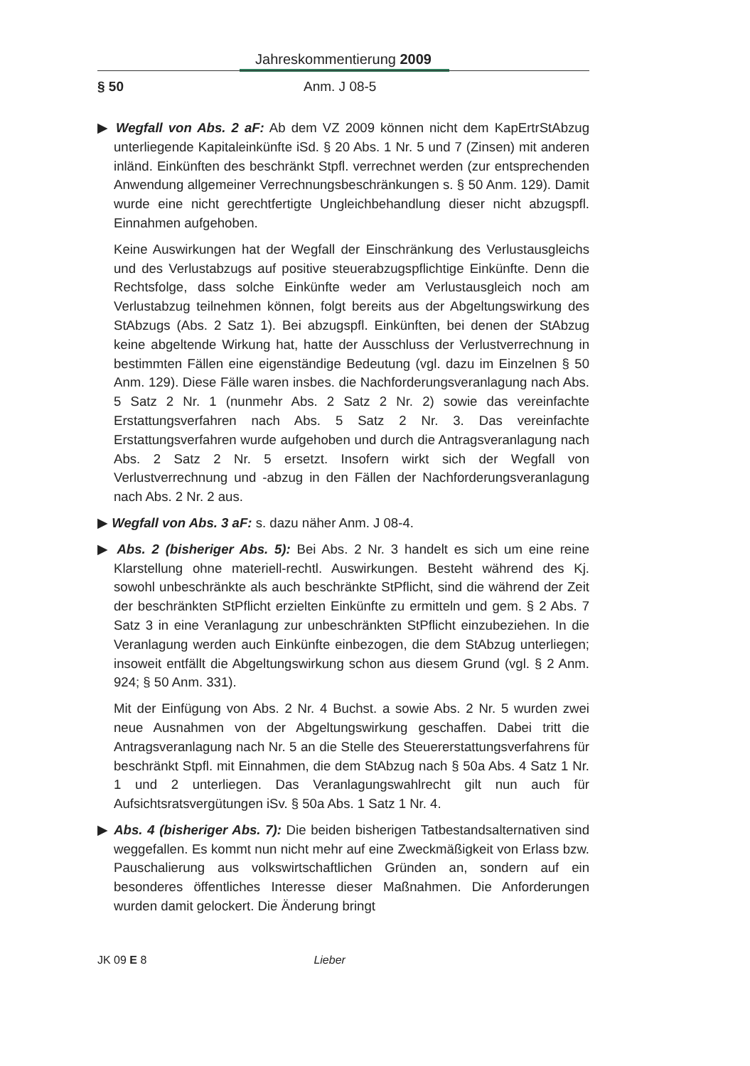Jahreskommentierung 2009
§ 50 Anm. J 08-5
▶ Wegfall von Abs. 2 aF: Ab dem VZ 2009 können nicht dem KapErtrStAbzug unterliegende Kapitaleinkünfte iSd. § 20 Abs. 1 Nr. 5 und 7 (Zinsen) mit anderen inländ. Einkünften des beschränkt Stpfl. verrechnet werden (zur entsprechenden Anwendung allgemeiner Verrechnungsbeschränkungen s. § 50 Anm. 129). Damit wurde eine nicht gerechtfertigte Ungleichbehandlung dieser nicht abzugspfl. Einnahmen aufgehoben.
Keine Auswirkungen hat der Wegfall der Einschränkung des Verlustausgleichs und des Verlustabzugs auf positive steuerabzugspflichtige Einkünfte. Denn die Rechtsfolge, dass solche Einkünfte weder am Verlustausgleich noch am Verlustabzug teilnehmen können, folgt bereits aus der Abgeltungswirkung des StAbzugs (Abs. 2 Satz 1). Bei abzugspfl. Einkünften, bei denen der StAbzug keine abgeltende Wirkung hat, hatte der Ausschluss der Verlustverrechnung in bestimmten Fällen eine eigenständige Bedeutung (vgl. dazu im Einzelnen § 50 Anm. 129). Diese Fälle waren insbes. die Nachforderungsveranlagung nach Abs. 5 Satz 2 Nr. 1 (nunmehr Abs. 2 Satz 2 Nr. 2) sowie das vereinfachte Erstattungsverfahren nach Abs. 5 Satz 2 Nr. 3. Das vereinfachte Erstattungsverfahren wurde aufgehoben und durch die Antragsveranlagung nach Abs. 2 Satz 2 Nr. 5 ersetzt. Insofern wirkt sich der Wegfall von Verlustverrechnung und -abzug in den Fällen der Nachforderungsveranlagung nach Abs. 2 Nr. 2 aus.
▶ Wegfall von Abs. 3 aF: s. dazu näher Anm. J 08-4.
▶ Abs. 2 (bisheriger Abs. 5): Bei Abs. 2 Nr. 3 handelt es sich um eine reine Klarstellung ohne materiell-rechtl. Auswirkungen. Besteht während des Kj. sowohl unbeschränkte als auch beschränkte StPflicht, sind die während der Zeit der beschränkten StPflicht erzielten Einkünfte zu ermitteln und gem. § 2 Abs. 7 Satz 3 in eine Veranlagung zur unbeschränkten StPflicht einzubeziehen. In die Veranlagung werden auch Einkünfte einbezogen, die dem StAbzug unterliegen; insoweit entfällt die Abgeltungswirkung schon aus diesem Grund (vgl. § 2 Anm. 924; § 50 Anm. 331).
Mit der Einfügung von Abs. 2 Nr. 4 Buchst. a sowie Abs. 2 Nr. 5 wurden zwei neue Ausnahmen von der Abgeltungswirkung geschaffen. Dabei tritt die Antragsveranlagung nach Nr. 5 an die Stelle des Steuererstattungsverfahrens für beschränkt Stpfl. mit Einnahmen, die dem StAbzug nach § 50a Abs. 4 Satz 1 Nr. 1 und 2 unterliegen. Das Veranlagungswahlrecht gilt nun auch für Aufsichtsratsvergütungen iSv. § 50a Abs. 1 Satz 1 Nr. 4.
▶ Abs. 4 (bisheriger Abs. 7): Die beiden bisherigen Tatbestandsalternativen sind weggefallen. Es kommt nun nicht mehr auf eine Zweckmäßigkeit von Erlass bzw. Pauschalierung aus volkswirtschaftlichen Gründen an, sondern auf ein besonderes öffentliches Interesse dieser Maßnahmen. Die Anforderungen wurden damit gelockert. Die Änderung bringt
JK 09 E 8 Lieber